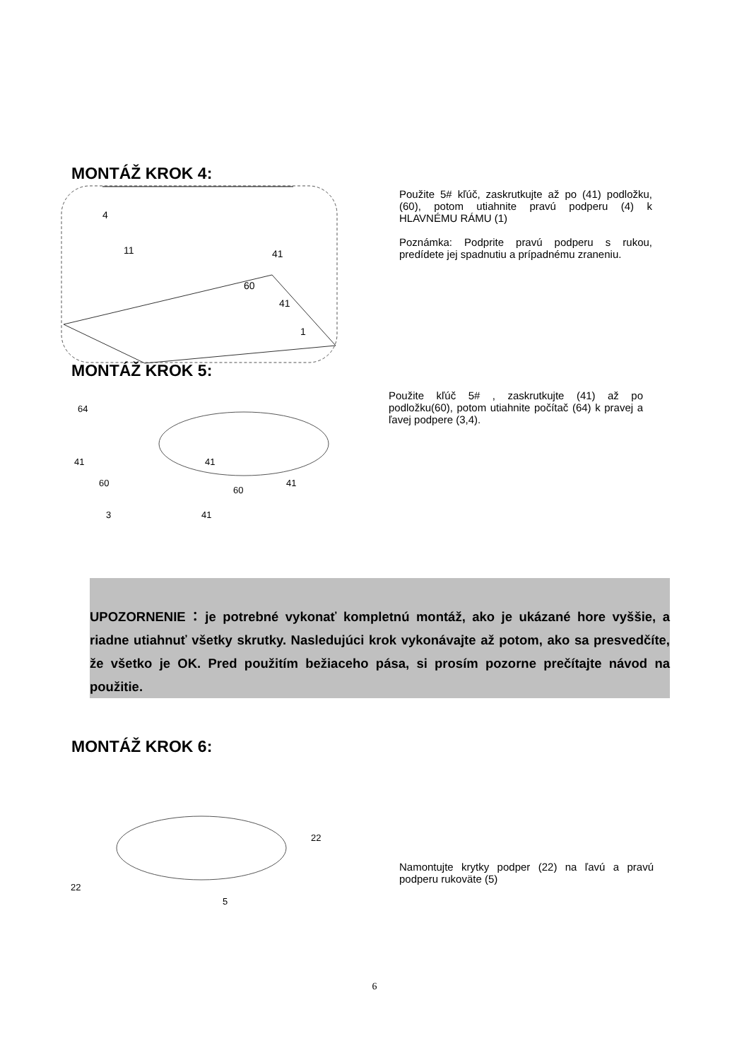MONTÁŽ KROK 4:
4
11
41
60
41
1
Použite 5# kľúč, zaskrutkujte až po (41) podložku, (60), potom utiahnite pravú podperu (4) k HLAVNÉMU RÁMU (1)
Poznámka: Podprite pravú podperu s rukou, predídete jej spadnutiu a prípadnému zraneniu.
MONTÁŽ KROK 5:
64
41
60
41
60
41
3
41
Použite kľúč 5# , zaskrutkujte (41) až po podložku(60), potom utiahnite počítač (64) k pravej a ľavej podpere (3,4).
UPOZORNENIE：je potrebné vykonať kompletnú montáž, ako je ukázané hore vyššie, a riadne utiahnuť všetky skrutky. Nasledujúci krok vykonávajte až potom, ako sa presvedčíte, že všetko je OK. Pred použitím bežiaceho pása, si prosím pozorne prečítajte návod na použitie.
MONTÁŽ KROK 6:
22
22
5
Namontujte krytky podper (22) na ľavú a pravú podperu rukoväte (5)
6